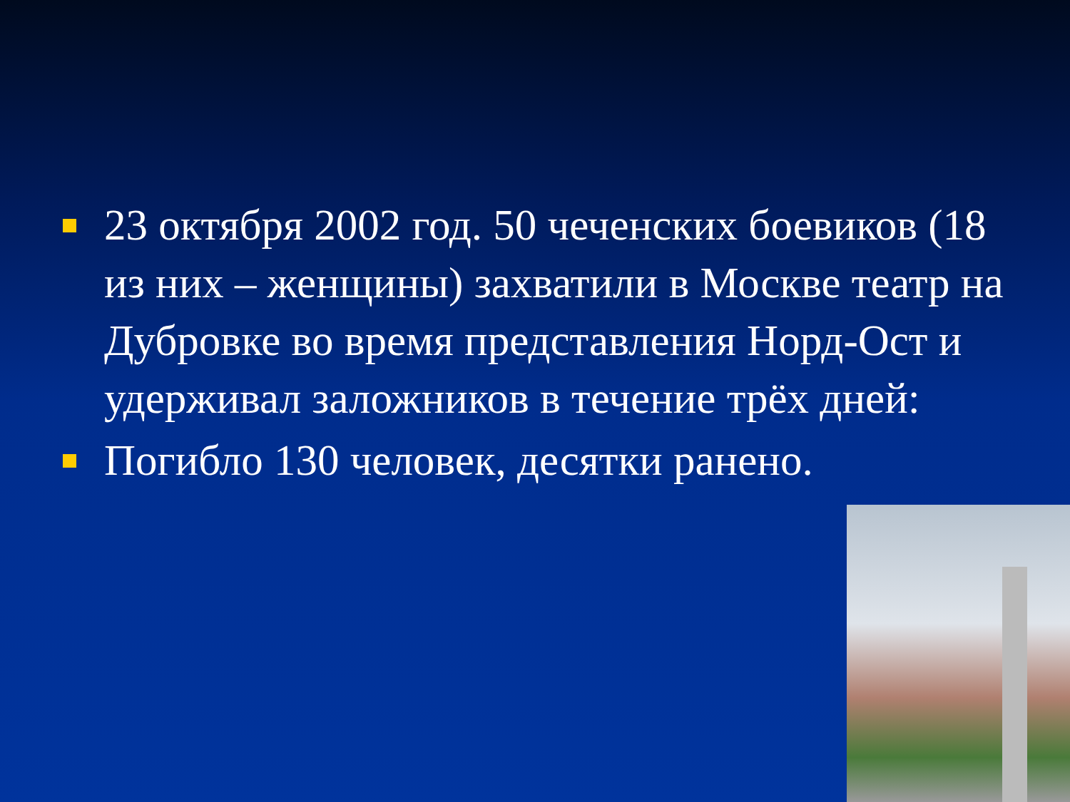23 октября 2002 год. 50 чеченских боевиков (18 из них – женщины) захватили в Москве театр на Дубровке во время представления Норд-Ост и удерживал заложников в течение трёх дней:
Погибло 130 человек, десятки ранено.